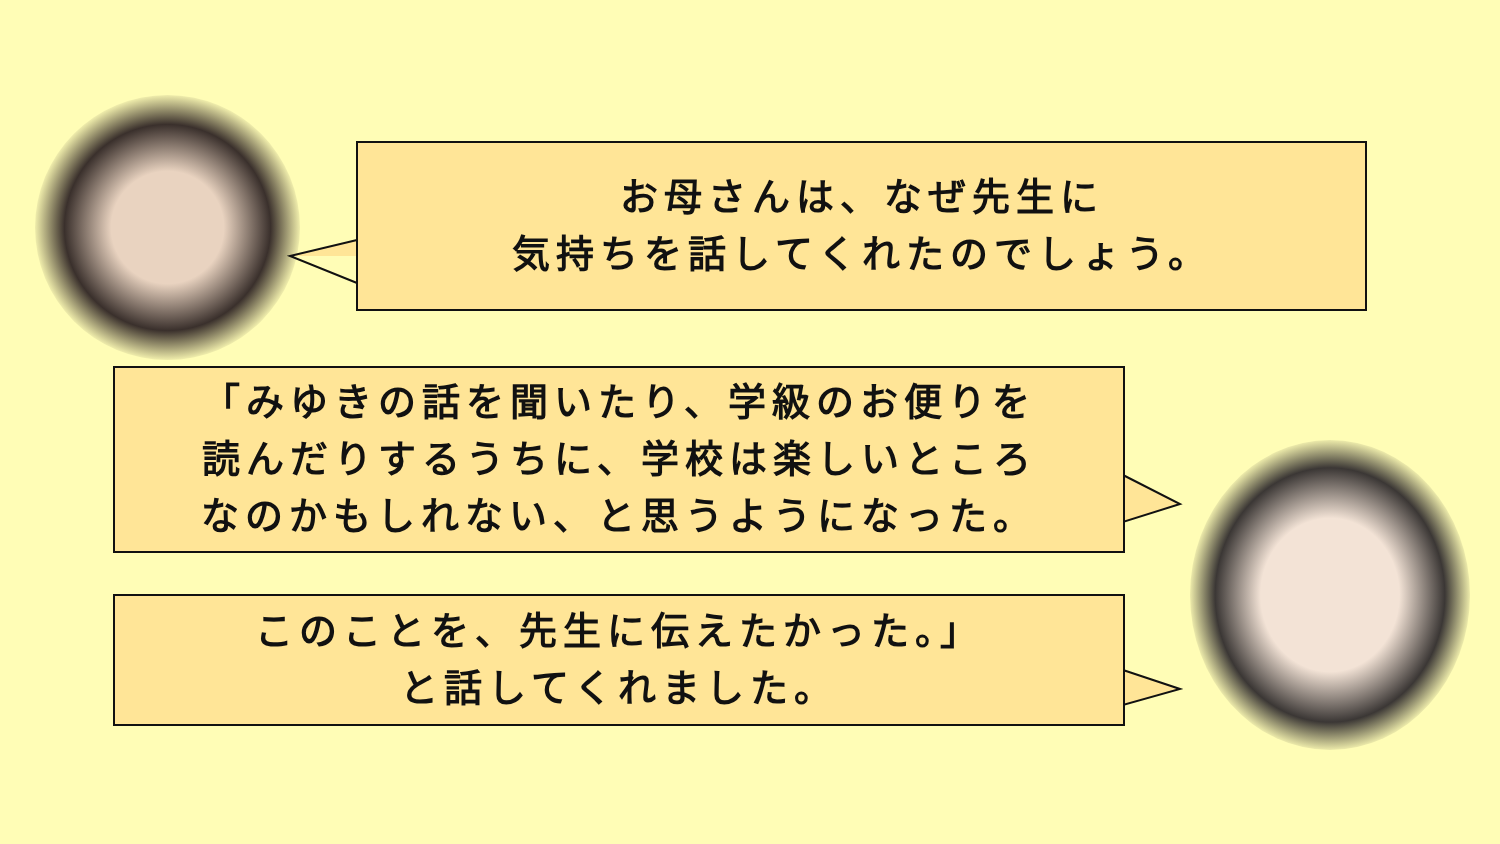お母さんは、なぜ先生に
気持ちを話してくれたのでしょう。
「みゆきの話を聞いたり、学級のお便りを
読んだりするうちに、学校は楽しいところ
なのかもしれない、と思うようになった。
このことを、先生に伝えたかった。」
と話してくれました。